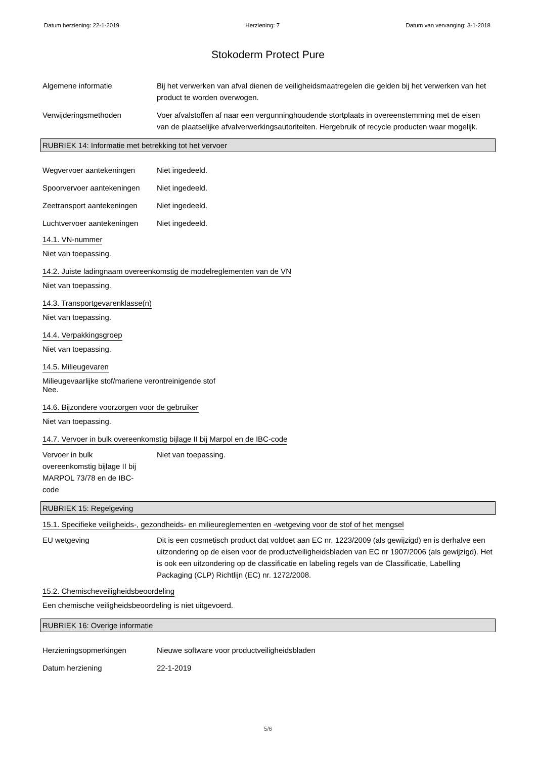Datum herziening: 22-1-2019 Herziening: 7 Datum van vervanging: 3-1-2018
Stokoderm Protect Pure
Algemene informatie Bij het verwerken van afval dienen de veiligheidsmaatregelen die gelden bij het verwerken van het product te worden overwogen.
Verwijderingsmethoden Voer afvalstoffen af naar een vergunninghoudende stortplaats in overeenstemming met de eisen van de plaatselijke afvalverwerkingsautoriteiten. Hergebruik of recycle producten waar mogelijk.
RUBRIEK 14: Informatie met betrekking tot het vervoer
Wegvervoer aantekeningen Niet ingedeeld.
Spoorvervoer aantekeningen
Niet ingedeeld.
Zeetransport aantekeningen
Niet ingedeeld.
Luchtvervoer aantekeningen
Niet ingedeeld.
14.1. VN-nummer
Niet van toepassing.
14.2. Juiste ladingnaam overeenkomstig de modelreglementen van de VN
Niet van toepassing.
14.3. Transportgevarenklasse(n)
Niet van toepassing.
14.4. Verpakkingsgroep
Niet van toepassing.
14.5. Milieugevaren
Milieugevaarlijke stof/mariene verontreinigende stof
Nee.
14.6. Bijzondere voorzorgen voor de gebruiker
Niet van toepassing.
14.7. Vervoer in bulk overeenkomstig bijlage II bij Marpol en de IBC-code
Vervoer in bulk overeenkomstig bijlage II bij MARPOL 73/78 en de IBC-code
Niet van toepassing.
RUBRIEK 15: Regelgeving
15.1. Specifieke veiligheids-, gezondheids- en milieureglementen en -wetgeving voor de stof of het mengsel
EU wetgeving Dit is een cosmetisch product dat voldoet aan EC nr. 1223/2009 (als gewijzigd) en is derhalve een uitzondering op de eisen voor de productveiligheidsbladen van EC nr 1907/2006 (als gewijzigd). Het is ook een uitzondering op de classificatie en labeling regels van de Classificatie, Labelling Packaging (CLP) Richtlijn (EC) nr. 1272/2008.
15.2. Chemischeveiligheidsbeoordeling
Een chemische veiligheidsbeoordeling is niet uitgevoerd.
RUBRIEK 16: Overige informatie
Herzieningsopmerkingen Nieuwe software voor productveiligheidsbladen
Datum herziening 22-1-2019
5/6